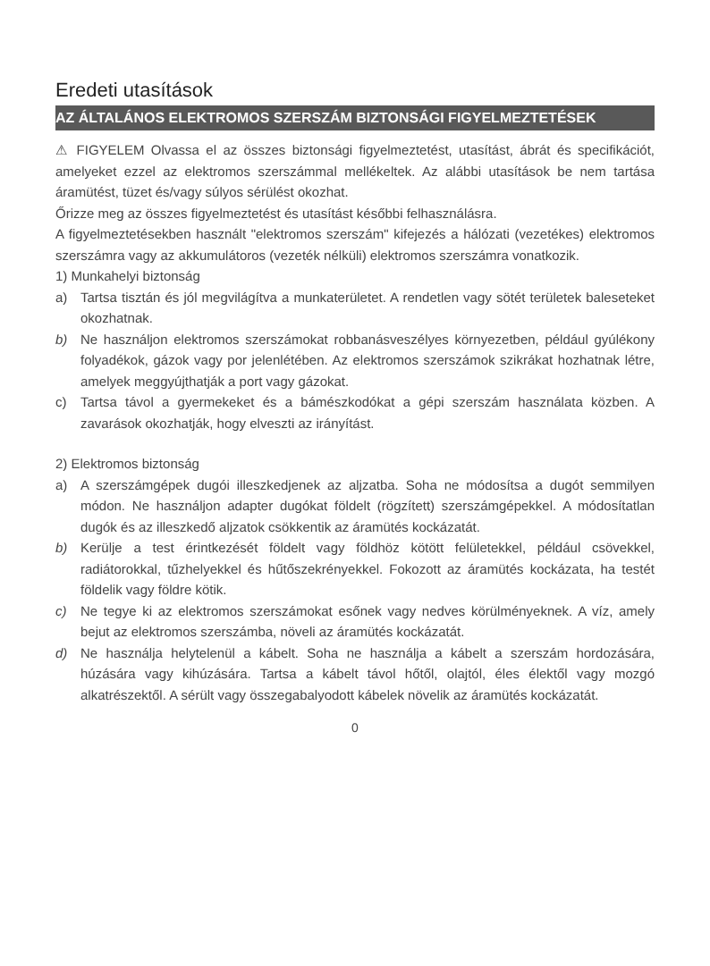Eredeti utasítások
AZ ÁLTALÁNOS ELEKTROMOS SZERSZÁM BIZTONSÁGI FIGYELMEZTETÉSEK
⚠ FIGYELEM Olvassa el az összes biztonsági figyelmeztetést, utasítást, ábrát és specifikációt, amelyeket ezzel az elektromos szerszámmal mellékeltek. Az alábbi utasítások be nem tartása áramütést, tüzet és/vagy súlyos sérülést okozhat.
Őrizze meg az összes figyelmeztetést és utasítást későbbi felhasználásra.
A figyelmeztetésekben használt "elektromos szerszám" kifejezés a hálózati (vezetékes) elektromos szerszámra vagy az akkumulátoros (vezeték nélküli) elektromos szerszámra vonatkozik.
1) Munkahelyi biztonság
a) Tartsa tisztán és jól megvilágítva a munkaterületet. A rendetlen vagy sötét területek baleseteket okozhatnak.
b) Ne használjon elektromos szerszámokat robbanásveszélyes környezetben, például gyúlékony folyadékok, gázok vagy por jelenlétében. Az elektromos szerszámok szikrákat hozhatnak létre, amelyek meggyújthatják a port vagy gázokat.
c) Tartsa távol a gyermekeket és a bámészkodókat a gépi szerszám használata közben. A zavarások okozhatják, hogy elveszti az irányítást.
2) Elektromos biztonság
a) A szerszámgépek dugói illeszkedjenek az aljzatba. Soha ne módosítsa a dugót semmilyen módon. Ne használjon adapter dugókat földelt (rögzített) szerszámgépekkel. A módosítatlan dugók és az illeszkedő aljzatok csökkentik az áramütés kockázatát.
b) Kerülje a test érintkezését földelt vagy földhöz kötött felületekkel, például csövekkel, radiátorokkal, tűzhelyekkel és hűtőszekrényekkel. Fokozott az áramütés kockázata, ha testét földelik vagy földre kötik.
c) Ne tegye ki az elektromos szerszámokat esőnek vagy nedves körülményeknek. A víz, amely bejut az elektromos szerszámba, növeli az áramütés kockázatát.
d) Ne használja helytelenül a kábelt. Soha ne használja a kábelt a szerszám hordozására, húzására vagy kihúzására. Tartsa a kábelt távol hőtől, olajtól, éles élektől vagy mozgó alkatrészektől. A sérült vagy összegabalyodott kábelek növelik az áramütés kockázatát.
0